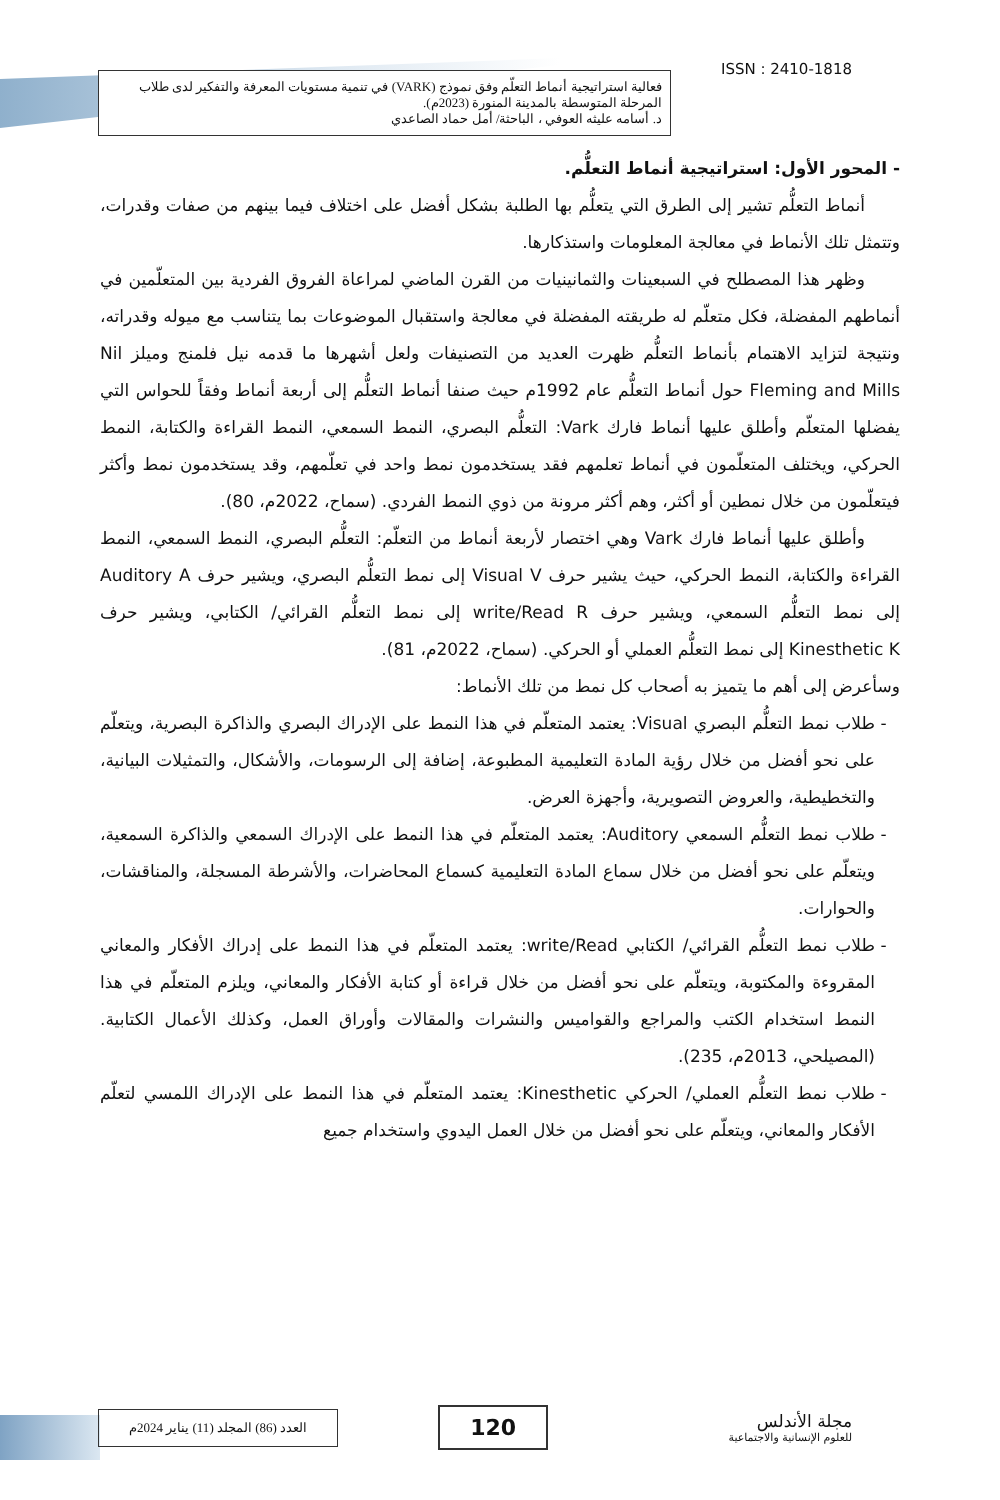فعالية استراتيجية أنماط التعلّم وفق نموذج (VARK) في تنمية مستويات المعرفة والتفكير لدى طلاب المرحلة المتوسطة بالمدينة المنورة (2023م).
د. أسامه عليثه العوفي ، الباحثة/ أمل حماد الصاعدي
ISSN : 2410-1818
- المحور الأول: استراتيجية أنماط التعلُّم.
أنماط التعلُّم تشير إلى الطرق التي يتعلُّم بها الطلبة بشكل أفضل على اختلاف فيما بينهم من صفات وقدرات، وتتمثل تلك الأنماط في معالجة المعلومات واستذكارها.
وظهر هذا المصطلح في السبعينات والثمانينيات من القرن الماضي لمراعاة الفروق الفردية بين المتعلّمين في أنماطهم المفضلة، فكل متعلّم له طريقته المفضلة في معالجة واستقبال الموضوعات بما يتناسب مع ميوله وقدراته، ونتيجة لتزايد الاهتمام بأنماط التعلُّم ظهرت العديد من التصنيفات ولعل أشهرها ما قدمه نيل فلمنج وميلز Nil Fleming and Mills حول أنماط التعلُّم عام 1992م حيث صنفا أنماط التعلُّم إلى أربعة أنماط وفقاً للحواس التي يفضلها المتعلّم وأطلق عليها أنماط فارك Vark: التعلُّم البصري، النمط السمعي، النمط القراءة والكتابة، النمط الحركي، ويختلف المتعلّمون في أنماط تعلمهم فقد يستخدمون نمط واحد في تعلّمهم، وقد يستخدمون نمط وأكثر فيتعلّمون من خلال نمطين أو أكثر، وهم أكثر مرونة من ذوي النمط الفردي. (سماح، 2022م، 80).
وأطلق عليها أنماط فارك Vark وهي اختصار لأربعة أنماط من التعلّم: التعلُّم البصري، النمط السمعي، النمط القراءة والكتابة، النمط الحركي، حيث يشير حرف Visual V إلى نمط التعلُّم البصري، ويشير حرف Auditory A إلى نمط التعلُّم السمعي، ويشير حرف write/Read R إلى نمط التعلُّم القرائي/ الكتابي، ويشير حرف Kinesthetic K إلى نمط التعلُّم العملي أو الحركي. (سماح، 2022م، 81).
وسأعرض إلى أهم ما يتميز به أصحاب كل نمط من تلك الأنماط:
طلاب نمط التعلُّم البصري Visual: يعتمد المتعلّم في هذا النمط على الإدراك البصري والذاكرة البصرية، ويتعلّم على نحو أفضل من خلال رؤية المادة التعليمية المطبوعة، إضافة إلى الرسومات، والأشكال، والتمثيلات البيانية، والتخطيطية، والعروض التصويرية، وأجهزة العرض.
طلاب نمط التعلُّم السمعي Auditory: يعتمد المتعلّم في هذا النمط على الإدراك السمعي والذاكرة السمعية، ويتعلّم على نحو أفضل من خلال سماع المادة التعليمية كسماع المحاضرات، والأشرطة المسجلة، والمناقشات، والحوارات.
طلاب نمط التعلُّم القرائي/ الكتابي write/Read: يعتمد المتعلّم في هذا النمط على إدراك الأفكار والمعاني المقروءة والمكتوبة، ويتعلّم على نحو أفضل من خلال قراءة أو كتابة الأفكار والمعاني، ويلزم المتعلّم في هذا النمط استخدام الكتب والمراجع والقواميس والنشرات والمقالات وأوراق العمل، وكذلك الأعمال الكتابية. (المصيلحي، 2013م، 235).
طلاب نمط التعلُّم العملي/ الحركي Kinesthetic: يعتمد المتعلّم في هذا النمط على الإدراك اللمسي لتعلّم الأفكار والمعاني، ويتعلّم على نحو أفضل من خلال العمل اليدوي واستخدام جميع
العدد (86) المجلد (11) يناير 2024م
120
مجلة الأندلس
للعلوم الإنسانية والاجتماعية